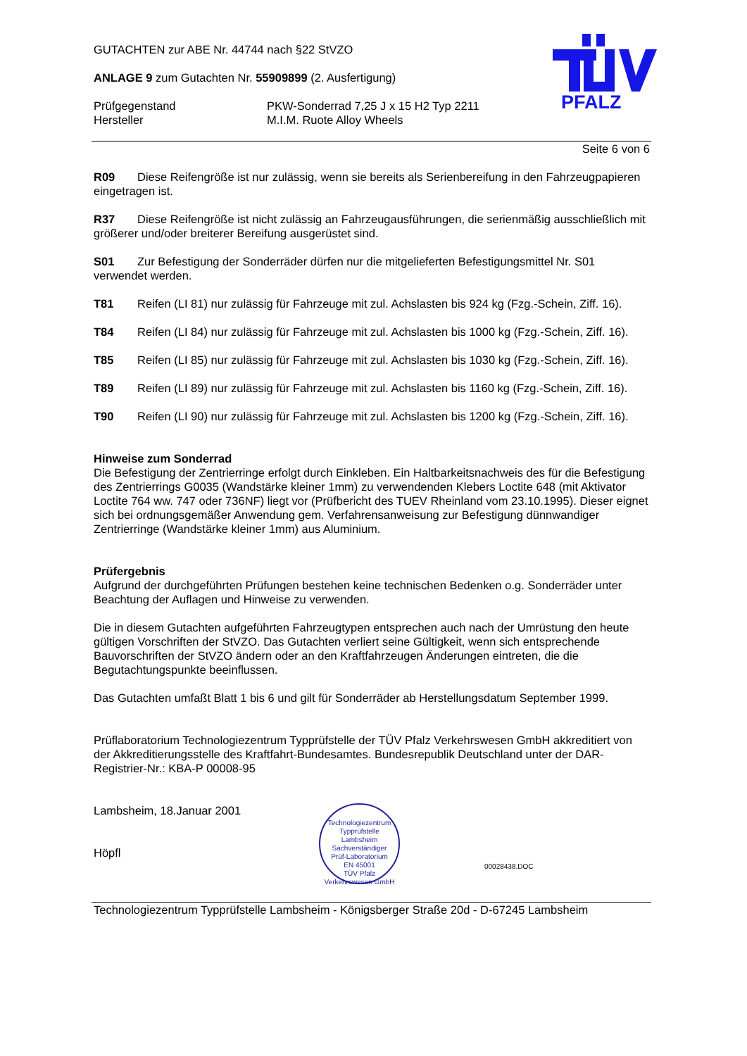PFALZ
GUTACHTEN zur ABE Nr. 44744 nach §22 StVZO
ANLAGE 9 zum Gutachten Nr. 55909899 (2. Ausfertigung)
Prüfgegenstand PKW-Sonderrad 7,25 J x 15 H2 Typ 2211
Hersteller M.I.M. Ruote Alloy Wheels
Seite 6 von 6
R09 Diese Reifengröße ist nur zulässig, wenn sie bereits als Serienbereifung in den Fahrzeugpapieren eingetragen ist.
R37 Diese Reifengröße ist nicht zulässig an Fahrzeugausführungen, die serienmäßig ausschließlich mit größerer und/oder breiterer Bereifung ausgerüstet sind.
S01 Zur Befestigung der Sonderräder dürfen nur die mitgelieferten Befestigungsmittel Nr. S01 verwendet werden.
T81 Reifen (LI 81) nur zulässig für Fahrzeuge mit zul. Achslasten bis 924 kg (Fzg.-Schein, Ziff. 16).
T84 Reifen (LI 84) nur zulässig für Fahrzeuge mit zul. Achslasten bis 1000 kg (Fzg.-Schein, Ziff. 16).
T85 Reifen (LI 85) nur zulässig für Fahrzeuge mit zul. Achslasten bis 1030 kg (Fzg.-Schein, Ziff. 16).
T89 Reifen (LI 89) nur zulässig für Fahrzeuge mit zul. Achslasten bis 1160 kg (Fzg.-Schein, Ziff. 16).
T90 Reifen (LI 90) nur zulässig für Fahrzeuge mit zul. Achslasten bis 1200 kg (Fzg.-Schein, Ziff. 16).
Hinweise zum Sonderrad
Die Befestigung der Zentrierringe erfolgt durch Einkleben. Ein Haltbarkeitsnachweis des für die Befestigung des Zentrierrings G0035 (Wandstärke kleiner 1mm) zu verwendenden Klebers Loctite 648 (mit Aktivator Loctite 764 ww. 747 oder 736NF) liegt vor (Prüfbericht des TUEV Rheinland vom 23.10.1995). Dieser eignet sich bei ordnungsgemäßer Anwendung gem. Verfahrensanweisung zur Befestigung dünnwandiger Zentrierringe (Wandstärke kleiner 1mm) aus Aluminium.
Prüfergebnis
Aufgrund der durchgeführten Prüfungen bestehen keine technischen Bedenken o.g. Sonderräder unter Beachtung der Auflagen und Hinweise zu verwenden.
Die in diesem Gutachten aufgeführten Fahrzeugtypen entsprechen auch nach der Umrüstung den heute gültigen Vorschriften der StVZO. Das Gutachten verliert seine Gültigkeit, wenn sich entsprechende Bauvorschriften der StVZO ändern oder an den Kraftfahrzeugen Änderungen eintreten, die die Begutachtungspunkte beeinflussen.
Das Gutachten umfaßt Blatt 1 bis 6 und gilt für Sonderräder ab Herstellungsdatum September 1999.
Prüflaboratorium Technologiezentrum Typprüfstelle der TÜV Pfalz Verkehrswesen GmbH akkreditiert von der Akkreditierungsstelle des Kraftfahrt-Bundesamtes. Bundesrepublik Deutschland unter der DAR-Registrier-Nr.: KBA-P 00008-95
Lambsheim, 18.Januar 2001
Höpfl
Technologiezentrum Typprüfstelle
Lambsheim
Sachverständiger
Prüf-Laboratorium
EN 45001
TÜV Pfalz Verkehrswesen GmbH
00028438.DOC
Technologiezentrum Typprüfstelle Lambsheim - Königsberger Straße 20d - D-67245 Lambsheim